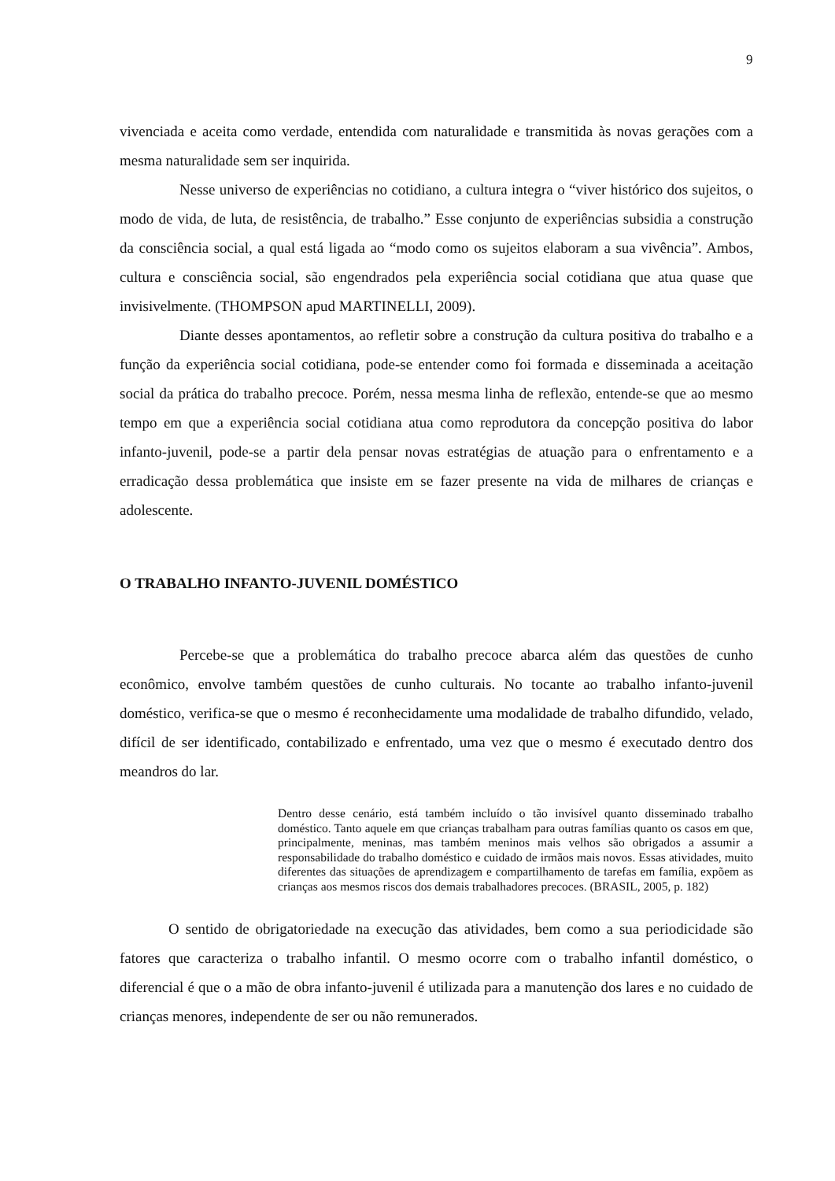9
vivenciada e aceita como verdade, entendida com naturalidade e transmitida às novas gerações com a mesma naturalidade sem ser inquirida.
Nesse universo de experiências no cotidiano, a cultura integra o “viver histórico dos sujeitos, o modo de vida, de luta, de resistência, de trabalho.” Esse conjunto de experiências subsidia a construção da consciência social, a qual está ligada ao “modo como os sujeitos elaboram a sua vivência”. Ambos, cultura e consciência social, são engendrados pela experiência social cotidiana que atua quase que invisivelmente. (THOMPSON apud MARTINELLI, 2009).
Diante desses apontamentos, ao refletir sobre a construção da cultura positiva do trabalho e a função da experiência social cotidiana, pode-se entender como foi formada e disseminada a aceitação social da prática do trabalho precoce. Porém, nessa mesma linha de reflexão, entende-se que ao mesmo tempo em que a experiência social cotidiana atua como reprodutora da concepção positiva do labor infanto-juvenil, pode-se a partir dela pensar novas estratégias de atuação para o enfrentamento e a erradicação dessa problemática que insiste em se fazer presente na vida de milhares de crianças e adolescente.
O TRABALHO INFANTO-JUVENIL DOMÉSTICO
Percebe-se que a problemática do trabalho precoce abarca além das questões de cunho econômico, envolve também questões de cunho culturais. No tocante ao trabalho infanto-juvenil doméstico, verifica-se que o mesmo é reconhecidamente uma modalidade de trabalho difundido, velado, difícil de ser identificado, contabilizado e enfrentado, uma vez que o mesmo é executado dentro dos meandros do lar.
Dentro desse cenário, está também incluído o tão invisível quanto disseminado trabalho doméstico. Tanto aquele em que crianças trabalham para outras famílias quanto os casos em que, principalmente, meninas, mas também meninos mais velhos são obrigados a assumir a responsabilidade do trabalho doméstico e cuidado de irmãos mais novos. Essas atividades, muito diferentes das situações de aprendizagem e compartilhamento de tarefas em família, expõem as crianças aos mesmos riscos dos demais trabalhadores precoces. (BRASIL, 2005, p. 182)
O sentido de obrigatoriedade na execução das atividades, bem como a sua periodicidade são fatores que caracteriza o trabalho infantil. O mesmo ocorre com o trabalho infantil doméstico, o diferencial é que o a mão de obra infanto-juvenil é utilizada para a manutenção dos lares e no cuidado de crianças menores, independente de ser ou não remunerados.